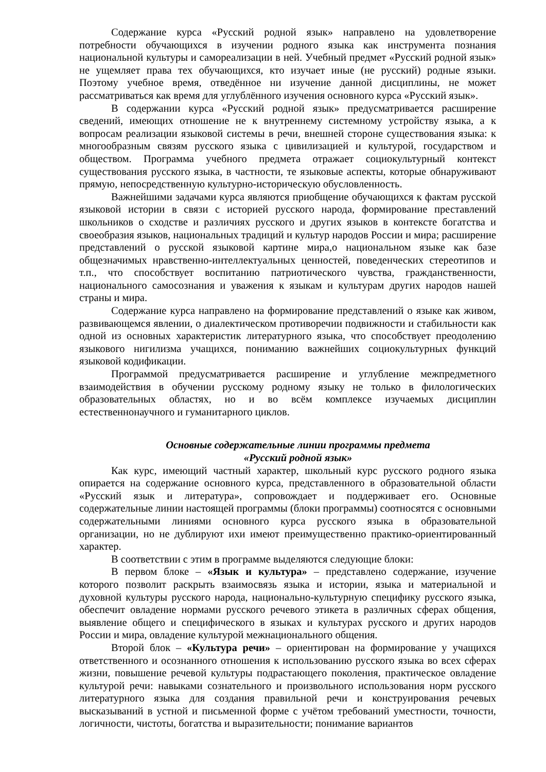Содержание курса «Русский родной язык» направлено на удовлетворение потребности обучающихся в изучении родного языка как инструмента познания национальной культуры и самореализации в ней. Учебный предмет «Русский родной язык» не ущемляет права тех обучающихся, кто изучает иные (не русский) родные языки. Поэтому учебное время, отведённое ни изучение данной дисциплины, не может рассматриваться как время для углублённого изучения основного курса «Русский язык».
В содержании курса «Русский родной язык» предусматривается расширение сведений, имеющих отношение не к внутреннему системному устройству языка, а к вопросам реализации языковой системы в речи, внешней стороне существования языка: к многообразным связям русского языка с цивилизацией и культурой, государством и обществом. Программа учебного предмета отражает социокультурный контекст существования русского языка, в частности, те языковые аспекты, которые обнаруживают прямую, непосредственную культурно-историческую обусловленность.
Важнейшими задачами курса являются приобщение обучающихся к фактам русской языковой истории в связи с историей русского народа, формирование преставлений школьников о сходстве и различиях русского и других языков в контексте богатства и своеобразия языков, национальных традиций и культур народов России и мира; расширение представлений о русской языковой картине мира,о национальном языке как базе общезначимых нравственно-интеллектуальных ценностей, поведенческих стереотипов и т.п., что способствует воспитанию патриотического чувства, гражданственности, национального самосознания и уважения к языкам и культурам других народов нашей страны и мира.
Содержание курса направлено на формирование представлений о языке как живом, развивающемся явлении, о диалектическом противоречии подвижности и стабильности как одной из основных характеристик литературного языка, что способствует преодолению языкового нигилизма учащихся, пониманию важнейших социокультурных функций языковой кодификации.
Программой предусматривается расширение и углубление межпредметного взаимодействия в обучении русскому родному языку не только в филологических образовательных областях, но и во всём комплексе изучаемых дисциплин естественнонаучного и гуманитарного циклов.
Основные содержательные линии программы предмета
«Русский родной язык»
Как курс, имеющий частный характер, школьный курс русского родного языка опирается на содержание основного курса, представленного в образовательной области «Русский язык и литература», сопровождает и поддерживает его. Основные содержательные линии настоящей программы (блоки программы) соотносятся с основными содержательными линиями основного курса русского языка в образовательной организации, но не дублируют ихи имеют преимущественно практико-ориентированный характер.
В соответствии с этим в программе выделяются следующие блоки:
В первом блоке – «Язык и культура» – представлено содержание, изучение которого позволит раскрыть взаимосвязь языка и истории, языка и материальной и духовной культуры русского народа, национально-культурную специфику русского языка, обеспечит овладение нормами русского речевого этикета в различных сферах общения, выявление общего и специфического в языках и культурах русского и других народов России и мира, овладение культурой межнационального общения.
Второй блок – «Культура речи» – ориентирован на формирование у учащихся ответственного и осознанного отношения к использованию русского языка во всех сферах жизни, повышение речевой культуры подрастающего поколения, практическое овладение культурой речи: навыками сознательного и произвольного использования норм русского литературного языка для создания правильной речи и конструирования речевых высказываний в устной и письменной форме с учётом требований уместности, точности, логичности, чистоты, богатства и выразительности; понимание вариантов